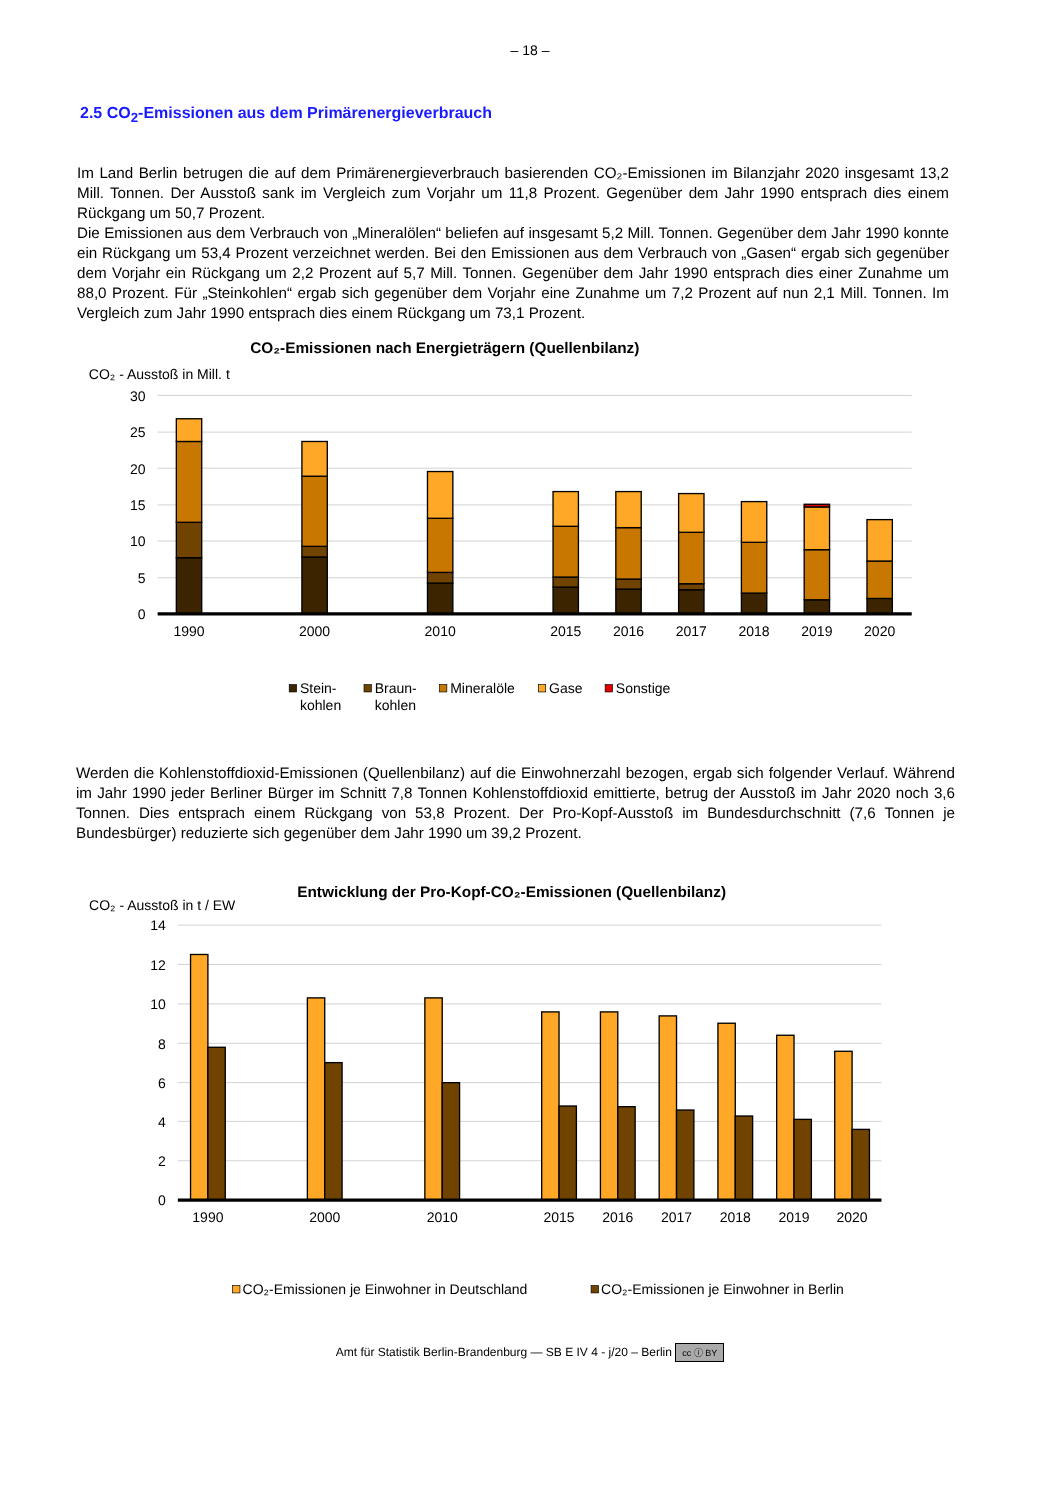– 18 –
2.5 CO<sub>2</sub>-Emissionen aus dem Primärenergieverbrauch
Im Land Berlin betrugen die auf dem Primärenergieverbrauch basierenden CO₂-Emissionen im Bilanzjahr 2020 insgesamt 13,2 Mill. Tonnen. Der Ausstoß sank im Vergleich zum Vorjahr um 11,8 Prozent. Gegenüber dem Jahr 1990 entsprach dies einem Rückgang um 50,7 Prozent.
Die Emissionen aus dem Verbrauch von „Mineralölen“ beliefen auf insgesamt 5,2 Mill. Tonnen. Gegenüber dem Jahr 1990 konnte ein Rückgang um 53,4 Prozent verzeichnet werden. Bei den Emissionen aus dem Verbrauch von „Gasen“ ergab sich gegenüber dem Vorjahr ein Rückgang um 2,2 Prozent auf 5,7 Mill. Tonnen. Gegenüber dem Jahr 1990 entsprach dies einer Zunahme um 88,0 Prozent. Für „Steinkohlen“ ergab sich gegenüber dem Vorjahr eine Zunahme um 7,2 Prozent auf nun 2,1 Mill. Tonnen. Im Vergleich zum Jahr 1990 entsprach dies einem Rückgang um 73,1 Prozent.
CO₂-Emissionen nach Energieträgern (Quellenbilanz)
CO₂ - Ausstoß in Mill. t
30
25
20
15
10
5
0
1990
2000
2010
2015
2016
2017
2018
2019
2020
Stein-
kohlen
Braun-
kohlen
Mineralöle
Gase
Sonstige
Werden die Kohlenstoffdioxid-Emissionen (Quellenbilanz) auf die Einwohnerzahl bezogen, ergab sich folgender Verlauf. Während im Jahr 1990 jeder Berliner Bürger im Schnitt 7,8 Tonnen Kohlenstoffdioxid emittierte, betrug der Ausstoß im Jahr 2020 noch 3,6 Tonnen. Dies entsprach einem Rückgang von 53,8 Prozent. Der Pro-Kopf-Ausstoß im Bundesdurchschnitt (7,6 Tonnen je Bundesbürger) reduzierte sich gegenüber dem Jahr 1990 um 39,2 Prozent.
Entwicklung der Pro-Kopf-CO₂-Emissionen (Quellenbilanz)
CO₂ - Ausstoß in t / EW
14
12
10
8
6
4
2
0
1990
2000
2010
2015
2016
2017
2018
2019
2020
CO₂-Emissionen je Einwohner in Deutschland
CO₂-Emissionen je Einwohner in Berlin
Amt für Statistik Berlin-Brandenburg — SB E IV 4 - j/20 – Berlin cc ⓘ BY